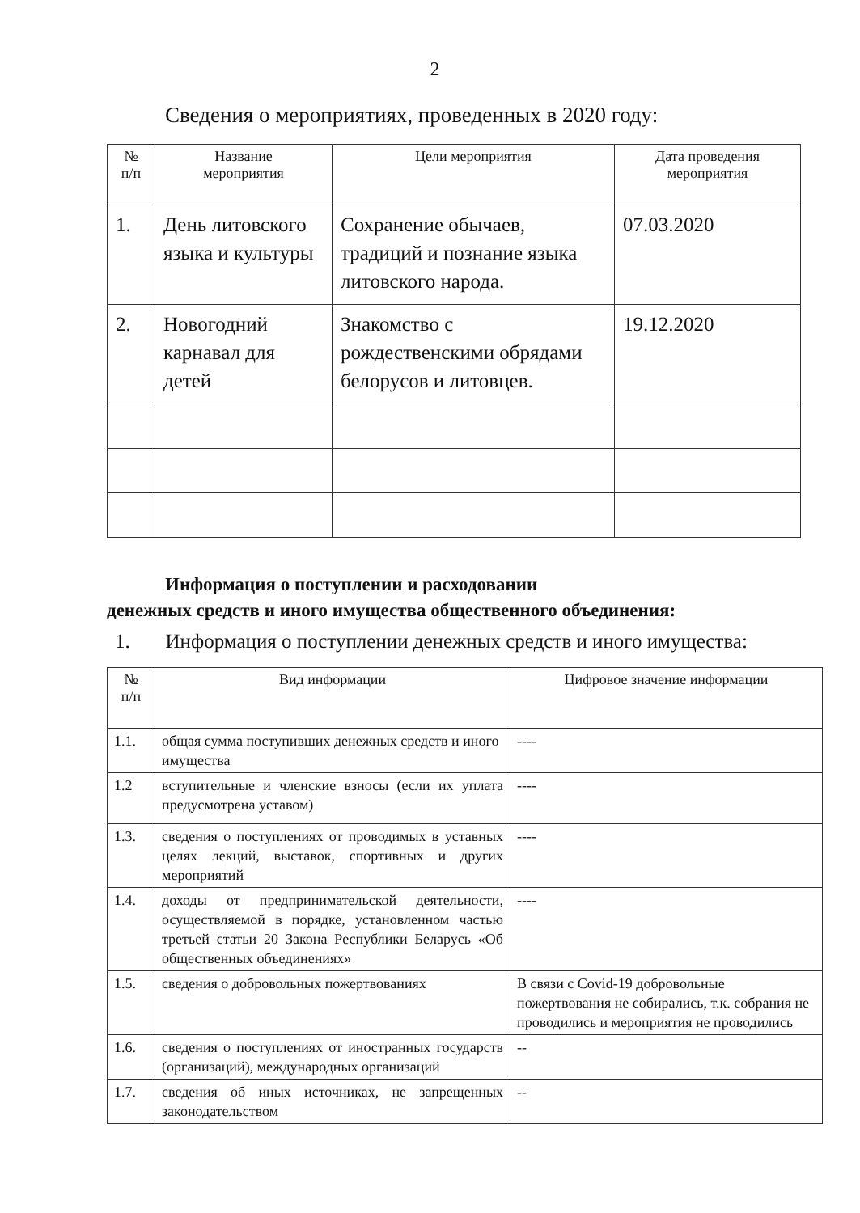2
Сведения о мероприятиях, проведенных в 2020 году:
| № п/п | Название мероприятия | Цели мероприятия | Дата проведения мероприятия |
| --- | --- | --- | --- |
| 1. | День литовского языка и культуры | Сохранение обычаев, традиций и познание языка литовского народа. | 07.03.2020 |
| 2. | Новогодний карнавал для детей | Знакомство с рождественскими обрядами белорусов и литовцев. | 19.12.2020 |
Информация о поступлении и расходовании
денежных средств и иного имущества общественного объединения:
1. Информация о поступлении денежных средств и иного имущества:
| № п/п | Вид информации | Цифровое значение информации |
| --- | --- | --- |
| 1.1. | общая сумма поступивших денежных средств и иного имущества | ---- |
| 1.2 | вступительные и членские взносы (если их уплата предусмотрена уставом) | ---- |
| 1.3. | сведения о поступлениях от проводимых в уставных целях лекций, выставок, спортивных и других мероприятий | ---- |
| 1.4. | доходы от предпринимательской деятельности, осуществляемой в порядке, установленном частью третьей статьи 20 Закона Республики Беларусь «Об общественных объединениях» | ---- |
| 1.5. | сведения о добровольных пожертвованиях | В связи с Covid-19 добровольные пожертвования не собирались, т.к. собрания не проводились и мероприятия не проводились |
| 1.6. | сведения о поступлениях от иностранных государств (организаций), международных организаций | -- |
| 1.7. | сведения об иных источниках, не запрещенных законодательством | -- |